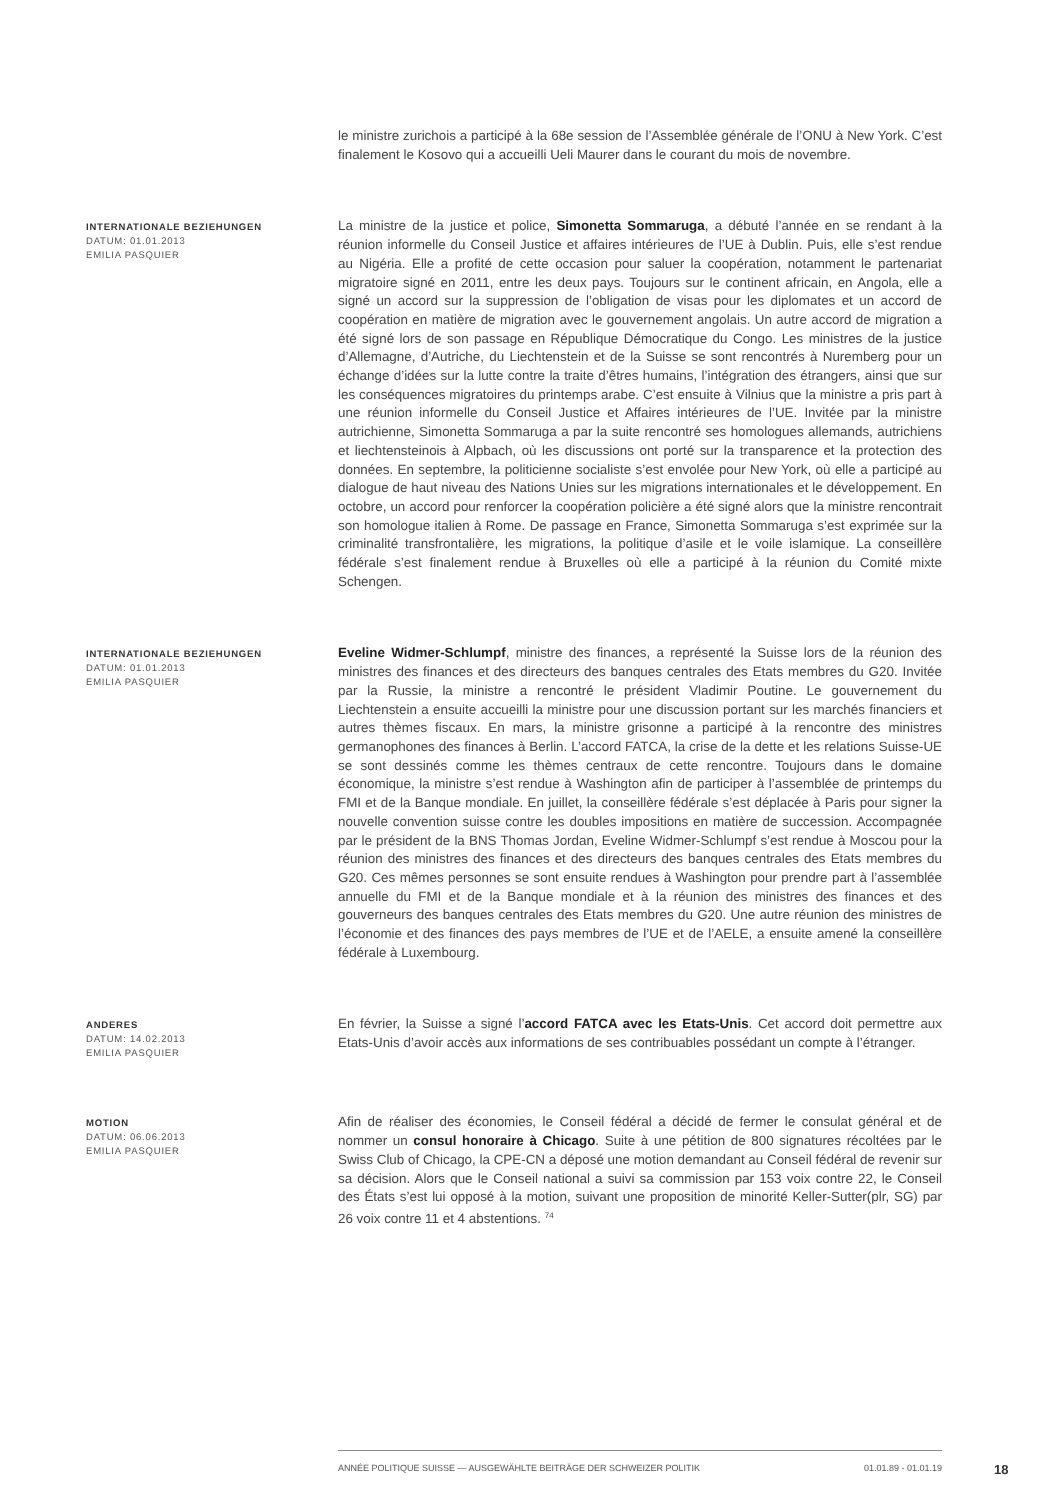le ministre zurichois a participé à la 68e session de l’Assemblée générale de l’ONU à New York. C’est finalement le Kosovo qui a accueilli Ueli Maurer dans le courant du mois de novembre.
INTERNATIONALE BEZIEHUNGEN
DATUM: 01.01.2013
EMILIA PASQUIER
La ministre de la justice et police, Simonetta Sommaruga, a débuté l’année en se rendant à la réunion informelle du Conseil Justice et affaires intérieures de l’UE à Dublin. Puis, elle s’est rendue au Nigéria. Elle a profité de cette occasion pour saluer la coopération, notamment le partenariat migratoire signé en 2011, entre les deux pays. Toujours sur le continent africain, en Angola, elle a signé un accord sur la suppression de l’obligation de visas pour les diplomates et un accord de coopération en matière de migration avec le gouvernement angolais. Un autre accord de migration a été signé lors de son passage en République Démocratique du Congo. Les ministres de la justice d’Allemagne, d’Autriche, du Liechtenstein et de la Suisse se sont rencontrés à Nuremberg pour un échange d’idées sur la lutte contre la traite d’êtres humains, l’intégration des étrangers, ainsi que sur les conséquences migratoires du printemps arabe. C’est ensuite à Vilnius que la ministre a pris part à une réunion informelle du Conseil Justice et Affaires intérieures de l’UE. Invitée par la ministre autrichienne, Simonetta Sommaruga a par la suite rencontré ses homologues allemands, autrichiens et liechtensteinois à Alpbach, où les discussions ont porté sur la transparence et la protection des données. En septembre, la politicienne socialiste s’est envolée pour New York, où elle a participé au dialogue de haut niveau des Nations Unies sur les migrations internationales et le développement. En octobre, un accord pour renforcer la coopération policière a été signé alors que la ministre rencontrait son homologue italien à Rome. De passage en France, Simonetta Sommaruga s’est exprimée sur la criminalité transfrontalière, les migrations, la politique d’asile et le voile islamique. La conseillère fédérale s’est finalement rendue à Bruxelles où elle a participé à la réunion du Comité mixte Schengen.
INTERNATIONALE BEZIEHUNGEN
DATUM: 01.01.2013
EMILIA PASQUIER
Eveline Widmer-Schlumpf, ministre des finances, a représenté la Suisse lors de la réunion des ministres des finances et des directeurs des banques centrales des Etats membres du G20. Invitée par la Russie, la ministre a rencontré le président Vladimir Poutine. Le gouvernement du Liechtenstein a ensuite accueilli la ministre pour une discussion portant sur les marchés financiers et autres thèmes fiscaux. En mars, la ministre grisonne a participé à la rencontre des ministres germanophones des finances à Berlin. L’accord FATCA, la crise de la dette et les relations Suisse-UE se sont dessinés comme les thèmes centraux de cette rencontre. Toujours dans le domaine économique, la ministre s’est rendue à Washington afin de participer à l’assemblée de printemps du FMI et de la Banque mondiale. En juillet, la conseillère fédérale s’est déplacée à Paris pour signer la nouvelle convention suisse contre les doubles impositions en matière de succession. Accompagnée par le président de la BNS Thomas Jordan, Eveline Widmer-Schlumpf s’est rendue à Moscou pour la réunion des ministres des finances et des directeurs des banques centrales des Etats membres du G20. Ces mêmes personnes se sont ensuite rendues à Washington pour prendre part à l’assemblée annuelle du FMI et de la Banque mondiale et à la réunion des ministres des finances et des gouverneurs des banques centrales des Etats membres du G20. Une autre réunion des ministres de l’économie et des finances des pays membres de l’UE et de l’AELE, a ensuite amené la conseillère fédérale à Luxembourg.
ANDERES
DATUM: 14.02.2013
EMILIA PASQUIER
En février, la Suisse a signé l’accord FATCA avec les Etats-Unis. Cet accord doit permettre aux Etats-Unis d’avoir accès aux informations de ses contribuables possédant un compte à l’étranger.
MOTION
DATUM: 06.06.2013
EMILIA PASQUIER
Afin de réaliser des économies, le Conseil fédéral a décidé de fermer le consulat général et de nommer un consul honoraire à Chicago. Suite à une pétition de 800 signatures récoltées par le Swiss Club of Chicago, la CPE-CN a déposé une motion demandant au Conseil fédéral de revenir sur sa décision. Alors que le Conseil national a suivi sa commission par 153 voix contre 22, le Conseil des États s’est lui opposé à la motion, suivant une proposition de minorité Keller-Sutter(plr, SG) par 26 voix contre 11 et 4 abstentions. <sup>74</sup>
ANNÉE POLITIQUE SUISSE — AUSGEWÄHLTE BEITRÄGE DER SCHWEIZER POLITIK 01.01.89 - 01.01.19
18